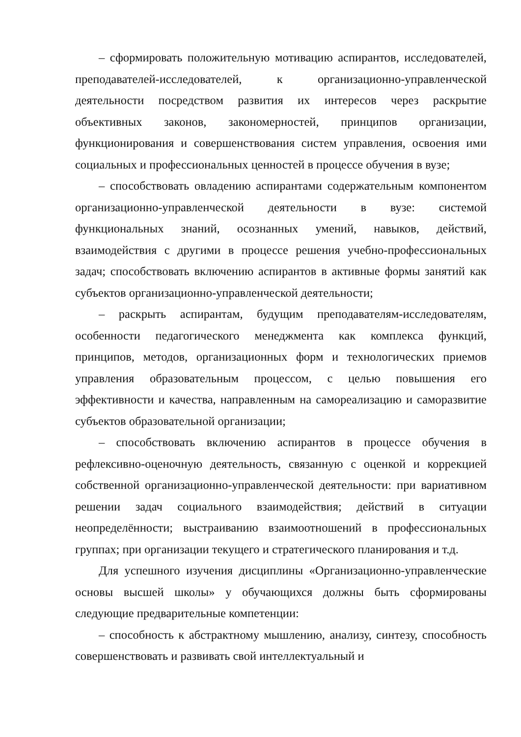– сформировать положительную мотивацию аспирантов, исследователей, преподавателей-исследователей, к организационно-управленческой деятельности посредством развития их интересов через раскрытие объективных законов, закономерностей, принципов организации, функционирования и совершенствования систем управления, освоения ими социальных и профессиональных ценностей в процессе обучения в вузе;
– способствовать овладению аспирантами содержательным компонентом организационно-управленческой деятельности в вузе: системой функциональных знаний, осознанных умений, навыков, действий, взаимодействия с другими в процессе решения учебно-профессиональных задач; способствовать включению аспирантов в активные формы занятий как субъектов организационно-управленческой деятельности;
– раскрыть аспирантам, будущим преподавателям-исследователям, особенности педагогического менеджмента как комплекса функций, принципов, методов, организационных форм и технологических приемов управления образовательным процессом, с целью повышения его эффективности и качества, направленным на самореализацию и саморазвитие субъектов образовательной организации;
– способствовать включению аспирантов в процессе обучения в рефлексивно-оценочную деятельность, связанную с оценкой и коррекцией собственной организационно-управленческой деятельности: при вариативном решении задач социального взаимодействия; действий в ситуации неопределённости; выстраиванию взаимоотношений в профессиональных группах; при организации текущего и стратегического планирования и т.д.
Для успешного изучения дисциплины «Организационно-управленческие основы высшей школы» у обучающихся должны быть сформированы следующие предварительные компетенции:
– способность к абстрактному мышлению, анализу, синтезу, способность совершенствовать и развивать свой интеллектуальный и